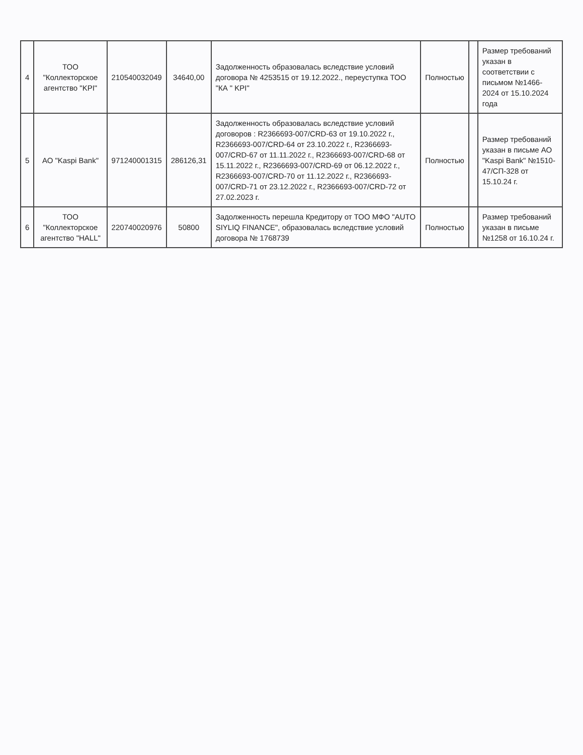| 4 | ТОО "Коллекторское агентство "KPI" | 210540032049 | 34640,00 | Задолженность образовалась вследствие условий договора № 4253515 от 19.12.2022., переуступка ТОО "КА " KPI" | Полностью | | Размер требований указан в соответствии с письмом №1466-2024 от 15.10.2024 года |
| 5 | АО "Kaspi Bank" | 971240001315 | 286126,31 | Задолженность образовалась вследствие условий договоров : R2366693-007/CRD-63 от 19.10.2022 г., R2366693-007/CRD-64 от 23.10.2022 г., R2366693-007/CRD-67 от 11.11.2022 г., R2366693-007/CRD-68 от 15.11.2022 г., R2366693-007/CRD-69 от 06.12.2022 г., R2366693-007/CRD-70 от 11.12.2022 г., R2366693-007/CRD-71 от 23.12.2022 г., R2366693-007/CRD-72 от 27.02.2023 г. | Полностью | | Размер требований указан в письме АО "Kaspi Bank" №1510-47/СП-328 от 15.10.24 г. |
| 6 | ТОО "Коллекторское агентство "HALL" | 220740020976 | 50800 | Задолженность перешла Кредитору от ТОО МФО "AUTO SIYLIQ FINANCE", образовалась вследствие условий договора № 1768739 | Полностью | | Размер требований указан в письме №1258 от 16.10.24 г. |